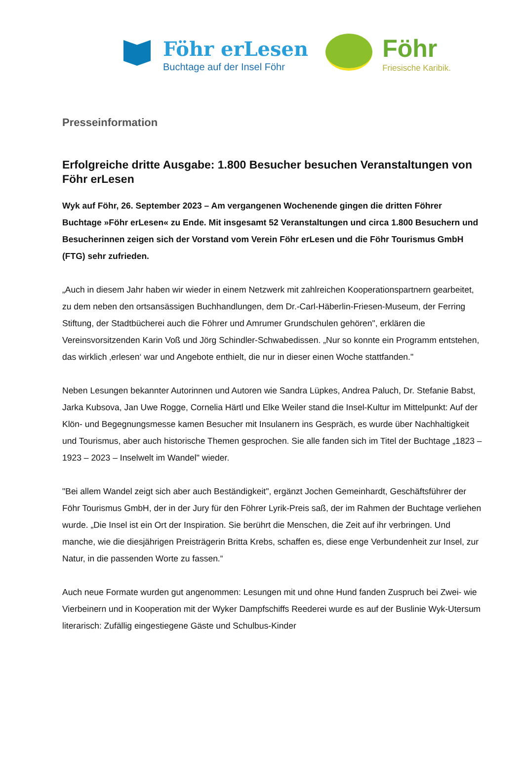Föhr erLesen
Buchtage auf der Insel Föhr
Föhr
Friesische Karibik.
Presseinformation
Erfolgreiche dritte Ausgabe: 1.800 Besucher besuchen Veranstaltungen von Föhr erLesen
Wyk auf Föhr, 26. September 2023 – Am vergangenen Wochenende gingen die dritten Föhrer Buchtage »Föhr erLesen« zu Ende. Mit insgesamt 52 Veranstaltungen und circa 1.800 Besuchern und Besucherinnen zeigen sich der Vorstand vom Verein Föhr erLesen und die Föhr Tourismus GmbH (FTG) sehr zufrieden.
„Auch in diesem Jahr haben wir wieder in einem Netzwerk mit zahlreichen Kooperationspartnern gearbeitet, zu dem neben den ortsansässigen Buchhandlungen, dem Dr.-Carl-Häberlin-Friesen-Museum, der Ferring Stiftung, der Stadtbücherei auch die Föhrer und Amrumer Grundschulen gehören", erklären die Vereinsvorsitzenden Karin Voß und Jörg Schindler-Schwabedissen. „Nur so konnte ein Programm entstehen, das wirklich ‚erlesen‘ war und Angebote enthielt, die nur in dieser einen Woche stattfanden."
Neben Lesungen bekannter Autorinnen und Autoren wie Sandra Lüpkes, Andrea Paluch, Dr. Stefanie Babst, Jarka Kubsova, Jan Uwe Rogge, Cornelia Härtl und Elke Weiler stand die Insel-Kultur im Mittelpunkt: Auf der Klön- und Begegnungsmesse kamen Besucher mit Insulanern ins Gespräch, es wurde über Nachhaltigkeit und Tourismus, aber auch historische Themen gesprochen. Sie alle fanden sich im Titel der Buchtage „1823 – 1923 – 2023 – Inselwelt im Wandel" wieder.
"Bei allem Wandel zeigt sich aber auch Beständigkeit", ergänzt Jochen Gemeinhardt, Geschäftsführer der Föhr Tourismus GmbH, der in der Jury für den Föhrer Lyrik-Preis saß, der im Rahmen der Buchtage verliehen wurde. „Die Insel ist ein Ort der Inspiration. Sie berührt die Menschen, die Zeit auf ihr verbringen. Und manche, wie die diesjährigen Preisträgerin Britta Krebs, schaffen es, diese enge Verbundenheit zur Insel, zur Natur, in die passenden Worte zu fassen.“
Auch neue Formate wurden gut angenommen: Lesungen mit und ohne Hund fanden Zuspruch bei Zwei- wie Vierbeinern und in Kooperation mit der Wyker Dampfschiffs Reederei wurde es auf der Buslinie Wyk-Utersum literarisch: Zufällig eingestiegene Gäste und Schulbus-Kinder